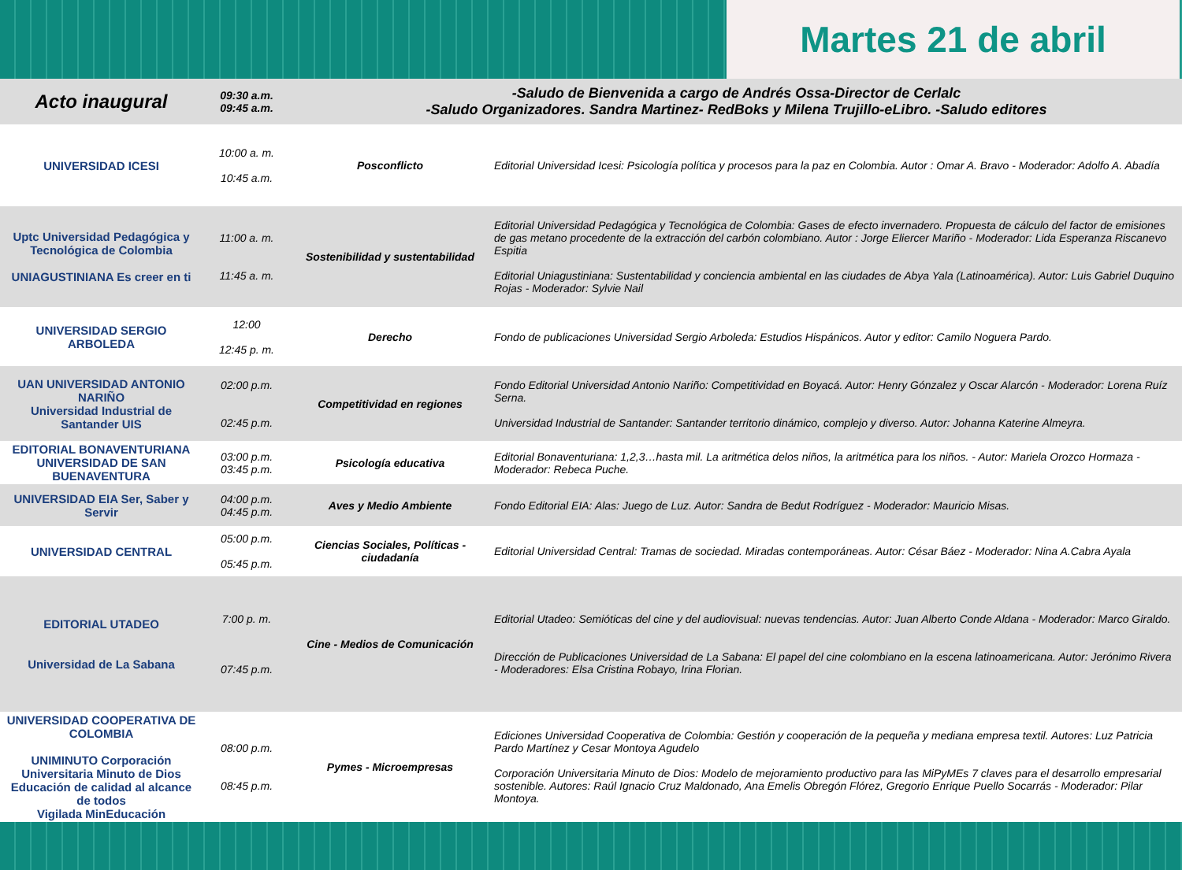Martes 21 de abril
| Acto inaugural | 09:30 a.m. 09:45 a.m. | -Saludo de Bienvenida a cargo de Andrés Ossa-Director de Cerlalc -Saludo Organizadores. Sandra Martinez- RedBoks y Milena Trujillo-eLibro. -Saludo editores | |
| UNIVERSIDAD ICESI | 10:00 a. m. 10:45 a.m. | Posconflicto | Editorial Universidad Icesi: Psicología política y procesos para la paz en Colombia. Autor : Omar A. Bravo - Moderador: Adolfo A. Abadía |
| Uptc Universidad Pedagógica y Tecnológica de Colombia UNIAGUSTINIANA Es creer en ti | 11:00 a. m. 11:45 a. m. | Sostenibilidad y sustentabilidad | Editorial Universidad Pedagógica y Tecnológica de Colombia: Gases de efecto invernadero. Propuesta de cálculo del factor de emisiones de gas metano procedente de la extracción del carbón colombiano. Autor : Jorge Eliercer Mariño - Moderador: Lida Esperanza Riscanevo Espitia Editorial Uniagustiniana: Sustentabilidad y conciencia ambiental en las ciudades de Abya Yala (Latinoamérica). Autor: Luis Gabriel Duquino Rojas - Moderador: Sylvie Nail |
| UNIVERSIDAD SERGIO ARBOLEDA | 12:00 12:45 p. m. | Derecho | Fondo de publicaciones Universidad Sergio Arboleda: Estudios Hispánicos. Autor y editor: Camilo Noguera Pardo. |
| UAN UNIVERSIDAD ANTONIO NARIÑO Universidad Industrial de Santander UIS | 02:00 p.m. 02:45 p.m. | Competitividad en regiones | Fondo Editorial Universidad Antonio Nariño: Competitividad en Boyacá. Autor: Henry Gónzalez y Oscar Alarcón - Moderador: Lorena Ruíz Serna. Universidad Industrial de Santander: Santander territorio dinámico, complejo y diverso. Autor: Johanna Katerine Almeyra. |
| EDITORIAL BONAVENTURIANA UNIVERSIDAD DE SAN BUENAVENTURA | 03:00 p.m. 03:45 p.m. | Psicología educativa | Editorial Bonaventuriana: 1,2,3…hasta mil. La aritmética delos niños, la aritmética para los niños. - Autor: Mariela Orozco Hormaza - Moderador: Rebeca Puche. |
| UNIVERSIDAD EIA Ser, Saber y Servir | 04:00 p.m. 04:45 p.m. | Aves y Medio Ambiente | Fondo Editorial EIA: Alas: Juego de Luz. Autor: Sandra de Bedut Rodríguez - Moderador: Mauricio Misas. |
| UNIVERSIDAD CENTRAL | 05:00 p.m. 05:45 p.m. | Ciencias Sociales, Políticas - ciudadanía | Editorial Universidad Central: Tramas de sociedad. Miradas contemporáneas. Autor: César Báez - Moderador: Nina A.Cabra Ayala |
| EDITORIAL UTADEO Universidad de La Sabana | 7:00 p. m. 07:45 p.m. | Cine - Medios de Comunicación | Editorial Utadeo: Semióticas del cine y del audiovisual: nuevas tendencias. Autor: Juan Alberto Conde Aldana - Moderador: Marco Giraldo. Dirección de Publicaciones Universidad de La Sabana: El papel del cine colombiano en la escena latinoamericana. Autor: Jerónimo Rivera - Moderadores: Elsa Cristina Robayo, Irina Florian. |
| UNIVERSIDAD COOPERATIVA DE COLOMBIA UNIMINUTO Corporación Universitaria Minuto de Dios Educación de calidad al alcance de todos Vigilada MinEducación | 08:00 p.m. 08:45 p.m. | Pymes - Microempresas | Ediciones Universidad Cooperativa de Colombia: Gestión y cooperación de la pequeña y mediana empresa textil. Autores: Luz Patricia Pardo Martínez y Cesar Montoya Agudelo Corporación Universitaria Minuto de Dios: Modelo de mejoramiento productivo para las MiPyMEs 7 claves para el desarrollo empresarial sostenible. Autores: Raúl Ignacio Cruz Maldonado, Ana Emelis Obregón Flórez, Gregorio Enrique Puello Socarrás - Moderador: Pilar Montoya. |